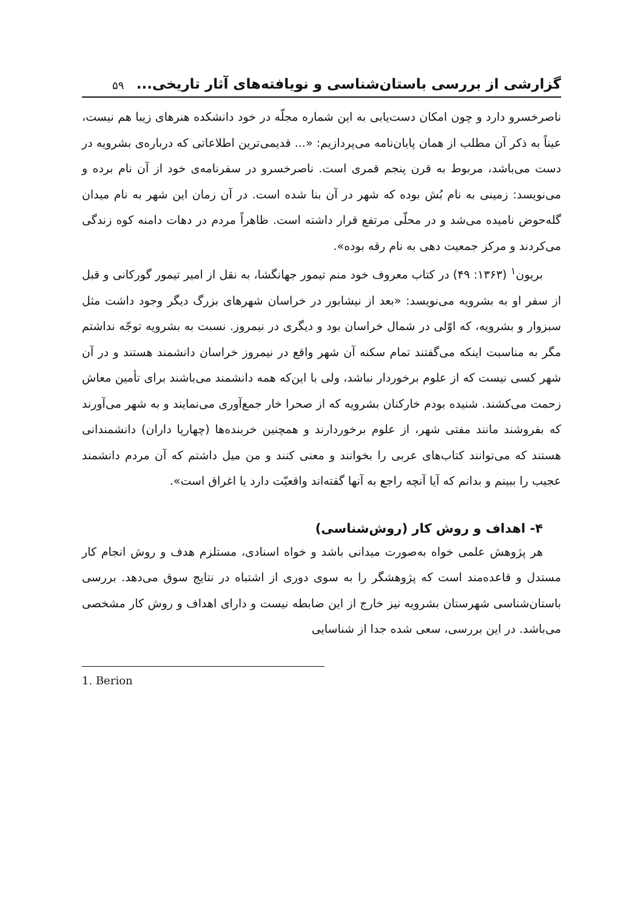گزارشی از بررسی باستان‌شناسی و نویافته‌های آثار تاریخی...
۵۹
ناصرخسرو دارد و چون امکان دست‌یابی به این شماره مجلّه در خود دانشکده هنرهای زیبا هم نیست، عیناً به ذکر آن مطلب از همان پایان‌نامه می‌پردازیم: «... قدیمی‌ترین اطلاعاتی که درباره‌ی بشرویه در دست می‌باشد، مربوط به قرن پنجم قمری است. ناصرخسرو در سفرنامه‌ی خود از آن نام برده و می‌نویسد: زمینی به نام بُش بوده که شهر در آن بنا شده است. در آن زمان این شهر به نام میدان گله‌حوض نامیده می‌شد و در محلّی مرتفع قرار داشته است. ظاهراً مردم در دهات دامنه کوه زندگی می‌کردند و مرکز جمعیت دهی به نام رقه بوده».
بریون<sup>۱</sup> (۱۳۶۳: ۴۹) در کتاب معروف خود منم تیمور جهانگشا، به نقل از امیر تیمور گورکانی و قبل از سفر او به بشرویه می‌نویسد: «بعد از نیشابور در خراسان شهرهای بزرگ دیگر وجود داشت مثل سبزوار و بشرویه، که اوّلی در شمال خراسان بود و دیگری در نیمروز. نسبت به بشرویه توجّه نداشتم مگر به مناسبت اینکه می‌گفتند تمام سکنه آن شهر واقع در نیمروز خراسان دانشمند هستند و در آن شهر کسی نیست که از علوم برخوردار نباشد، ولی با این‌که همه دانشمند می‌باشند برای تأمین معاش زحمت می‌کشند. شنیده بودم خارکنان بشرویه که از صحرا خار جمع‌آوری می‌نمایند و به شهر می‌آورند که بفروشند مانند مفتی شهر، از علوم برخوردارند و همچنین خربنده‌ها (چهارپا داران) دانشمندانی هستند که می‌توانند کتاب‌های عربی را بخوانند و معنی کنند و من میل داشتم که آن مردم دانشمند عجیب را ببینم و بدانم که آیا آنچه راجع به آنها گفته‌اند واقعیّت دارد یا اغراق است».
۴- اهداف و روش کار (روش‌شناسی)
هر پژوهش علمی خواه به‌صورت میدانی باشد و خواه اسنادی، مستلزم هدف و روش انجام کار مستدل و قاعده‌مند است که پژوهشگر را به سوی دوری از اشتباه در نتایج سوق می‌دهد. بررسی باستان‌شناسی شهرستان بشرویه نیز خارج از این ضابطه نیست و دارای اهداف و روش کار مشخصی می‌باشد. در این بررسی، سعی شده جدا از شناسایی
1. Berion